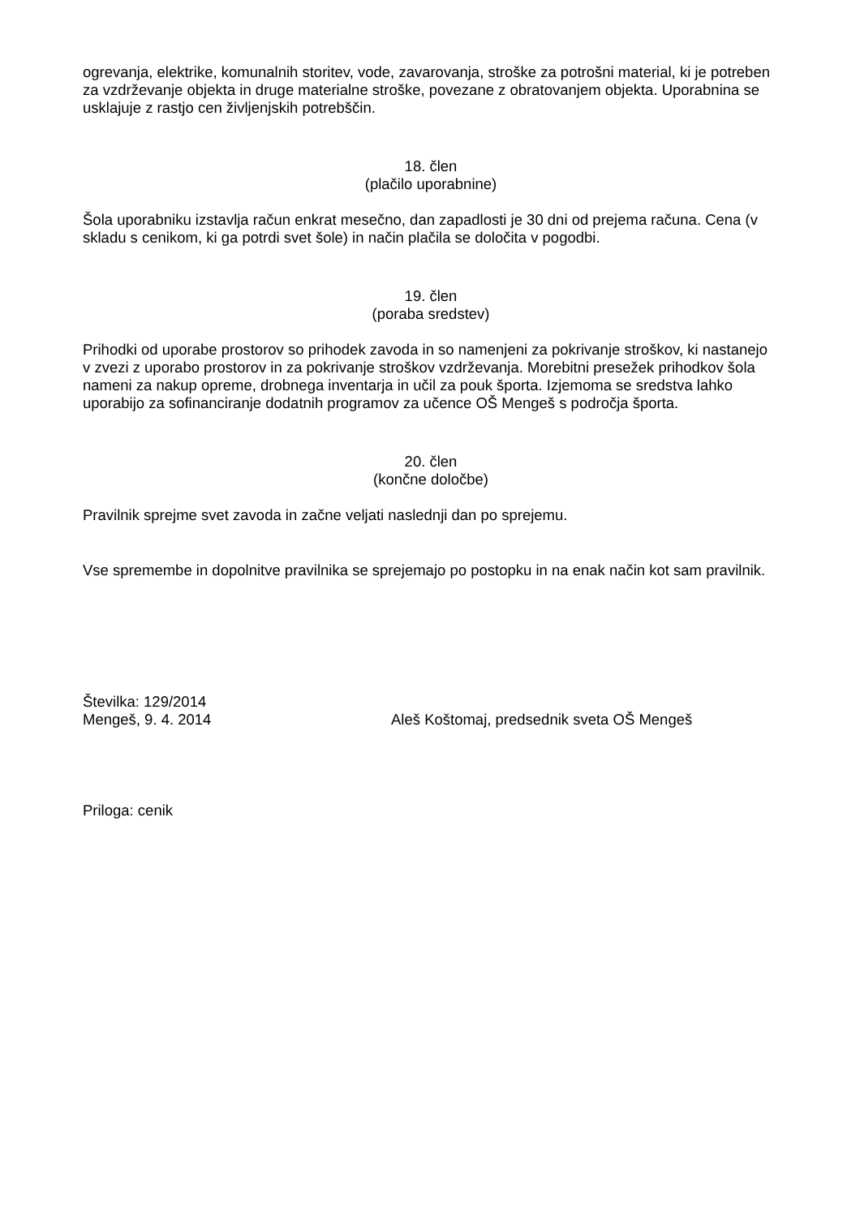ogrevanja, elektrike, komunalnih storitev, vode, zavarovanja, stroške za potrošni material, ki je potreben za vzdrževanje objekta in druge materialne stroške, povezane z obratovanjem objekta. Uporabnina se usklajuje z rastjo cen življenjskih potrebščin.
18. člen
(plačilo uporabnine)
Šola uporabniku izstavlja račun enkrat mesečno, dan zapadlosti je 30 dni od prejema računa. Cena (v skladu s cenikom, ki ga potrdi svet šole) in način plačila se določita v pogodbi.
19. člen
(poraba sredstev)
Prihodki od uporabe prostorov so prihodek zavoda in so namenjeni za pokrivanje stroškov, ki nastanejo v zvezi z uporabo prostorov in za pokrivanje stroškov vzdrževanja. Morebitni presežek prihodkov šola nameni za nakup opreme, drobnega inventarja in učil za pouk športa. Izjemoma se sredstva lahko uporabijo za sofinanciranje dodatnih programov za učence OŠ Mengeš s področja športa.
20. člen
(končne določbe)
Pravilnik sprejme svet zavoda in začne veljati naslednji dan po sprejemu.
Vse spremembe in dopolnitve pravilnika se sprejemajo po postopku in na enak način kot sam pravilnik.
Številka: 129/2014
Mengeš, 9. 4. 2014 Aleš Koštomaj, predsednik sveta OŠ Mengeš
Priloga: cenik